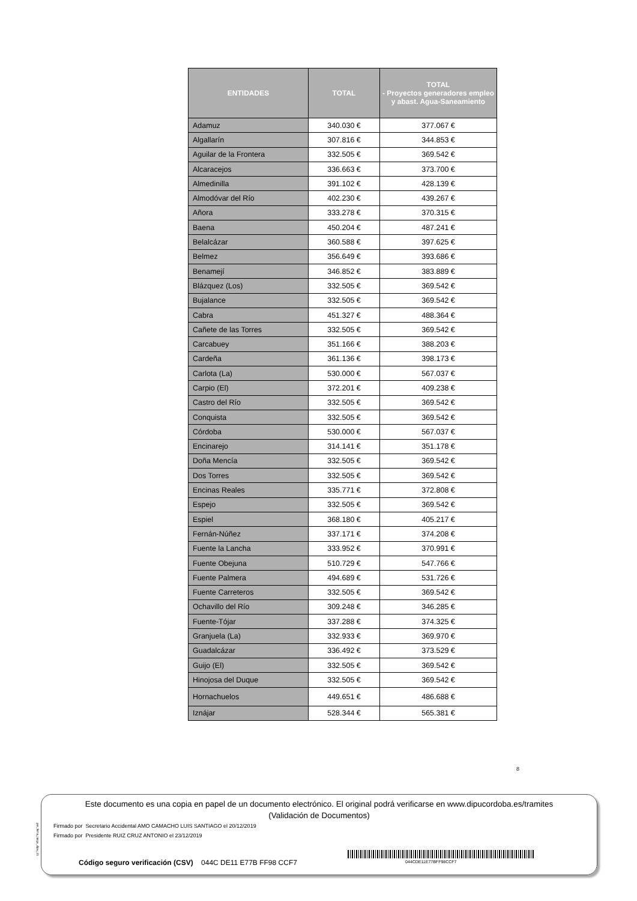| ENTIDADES | TOTAL | TOTAL - Proyectos generadores empleo y abast. Agua-Saneamiento |
| --- | --- | --- |
| Adamuz | 340.030 € | 377.067 € |
| Algallarín | 307.816 € | 344.853 € |
| Aguilar de la Frontera | 332.505 € | 369.542 € |
| Alcaracejos | 336.663 € | 373.700 € |
| Almedinilla | 391.102 € | 428.139 € |
| Almodóvar del Río | 402.230 € | 439.267 € |
| Añora | 333.278 € | 370.315 € |
| Baena | 450.204 € | 487.241 € |
| Belalcázar | 360.588 € | 397.625 € |
| Belmez | 356.649 € | 393.686 € |
| Benamejí | 346.852 € | 383.889 € |
| Blázquez (Los) | 332.505 € | 369.542 € |
| Bujalance | 332.505 € | 369.542 € |
| Cabra | 451.327 € | 488.364 € |
| Cañete de las Torres | 332.505 € | 369.542 € |
| Carcabuey | 351.166 € | 388.203 € |
| Cardeña | 361.136 € | 398.173 € |
| Carlota (La) | 530.000 € | 567.037 € |
| Carpio (El) | 372.201 € | 409.238 € |
| Castro del Río | 332.505 € | 369.542 € |
| Conquista | 332.505 € | 369.542 € |
| Córdoba | 530.000 € | 567.037 € |
| Encinarejo | 314.141 € | 351.178 € |
| Doña Mencía | 332.505 € | 369.542 € |
| Dos Torres | 332.505 € | 369.542 € |
| Encinas Reales | 335.771 € | 372.808 € |
| Espejo | 332.505 € | 369.542 € |
| Espiel | 368.180 € | 405.217 € |
| Fernán-Núñez | 337.171 € | 374.208 € |
| Fuente la Lancha | 333.952 € | 370.991 € |
| Fuente Obejuna | 510.729 € | 547.766 € |
| Fuente Palmera | 494.689 € | 531.726 € |
| Fuente Carreteros | 332.505 € | 369.542 € |
| Ochavillo del Río | 309.248 € | 346.285 € |
| Fuente-Tójar | 337.288 € | 374.325 € |
| Granjuela (La) | 332.933 € | 369.970 € |
| Guadalcázar | 336.492 € | 373.529 € |
| Guijo (El) | 332.505 € | 369.542 € |
| Hinojosa del Duque | 332.505 € | 369.542 € |
| Hornachuelos | 449.651 € | 486.688 € |
| Iznájar | 528.344 € | 565.381 € |
8
pie_firma_largo_dipu_01
Este documento es una copia en papel de un documento electrónico. El original podrá verificarse en www.dipucordoba.es/tramites
(Validación de Documentos)
Firmado por Secretario Accidental AMO CAMACHO LUIS SANTIAGO el 20/12/2019
Firmado por Presidente RUIZ CRUZ ANTONIO el 23/12/2019
Código seguro verificación (CSV) 044C DE11 E77B FF98 CCF7
044CDE11E77BFF98CCF7